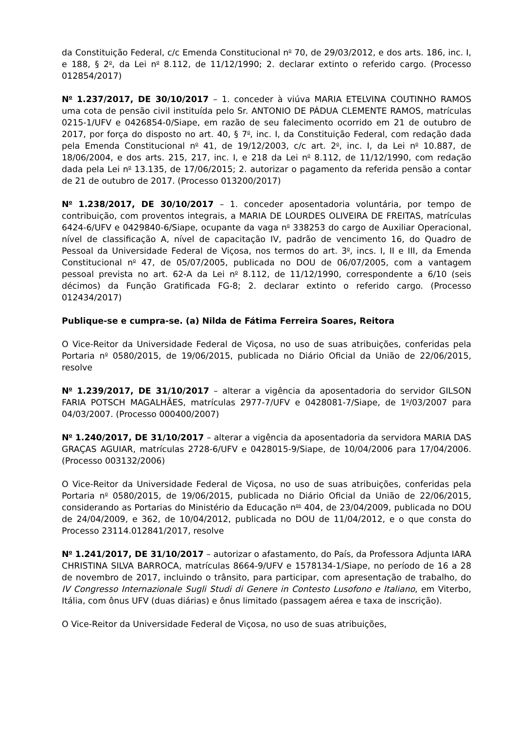da Constituição Federal, c/c Emenda Constitucional n<sup>o</sup> 70, de 29/03/2012, e dos arts. 186, inc. I, e 188, § 2<sup>o</sup>, da Lei n<sup>o</sup> 8.112, de 11/12/1990; 2. declarar extinto o referido cargo. (Processo 012854/2017)
N<sup>o</sup> 1.237/2017, DE 30/10/2017 – 1. conceder à viúva MARIA ETELVINA COUTINHO RAMOS uma cota de pensão civil instituída pelo Sr. ANTONIO DE PÁDUA CLEMENTE RAMOS, matrículas 0215-1/UFV e 0426854-0/Siape, em razão de seu falecimento ocorrido em 21 de outubro de 2017, por força do disposto no art. 40, § 7<sup>o</sup>, inc. I, da Constituição Federal, com redação dada pela Emenda Constitucional n<sup>o</sup> 41, de 19/12/2003, c/c art. 2<sup>o</sup>, inc. I, da Lei n<sup>o</sup> 10.887, de 18/06/2004, e dos arts. 215, 217, inc. I, e 218 da Lei n<sup>o</sup> 8.112, de 11/12/1990, com redação dada pela Lei n<sup>o</sup> 13.135, de 17/06/2015; 2. autorizar o pagamento da referida pensão a contar de 21 de outubro de 2017. (Processo 013200/2017)
N<sup>o</sup> 1.238/2017, DE 30/10/2017 – 1. conceder aposentadoria voluntária, por tempo de contribuição, com proventos integrais, a MARIA DE LOURDES OLIVEIRA DE FREITAS, matrículas 6424-6/UFV e 0429840-6/Siape, ocupante da vaga n<sup>o</sup> 338253 do cargo de Auxiliar Operacional, nível de classificação A, nível de capacitação IV, padrão de vencimento 16, do Quadro de Pessoal da Universidade Federal de Viçosa, nos termos do art. 3<sup>o</sup>, incs. I, II e III, da Emenda Constitucional n<sup>o</sup> 47, de 05/07/2005, publicada no DOU de 06/07/2005, com a vantagem pessoal prevista no art. 62-A da Lei n<sup>o</sup> 8.112, de 11/12/1990, correspondente a 6/10 (seis décimos) da Função Gratificada FG-8; 2. declarar extinto o referido cargo. (Processo 012434/2017)
Publique-se e cumpra-se. (a) Nilda de Fátima Ferreira Soares, Reitora
O Vice-Reitor da Universidade Federal de Viçosa, no uso de suas atribuições, conferidas pela Portaria n<sup>o</sup> 0580/2015, de 19/06/2015, publicada no Diário Oficial da União de 22/06/2015, resolve
N<sup>o</sup> 1.239/2017, DE 31/10/2017 – alterar a vigência da aposentadoria do servidor GILSON FARIA POTSCH MAGALHÃES, matrículas 2977-7/UFV e 0428081-7/Siape, de 1<sup>o</sup>/03/2007 para 04/03/2007. (Processo 000400/2007)
N<sup>o</sup> 1.240/2017, DE 31/10/2017 – alterar a vigência da aposentadoria da servidora MARIA DAS GRAÇAS AGUIAR, matrículas 2728-6/UFV e 0428015-9/Siape, de 10/04/2006 para 17/04/2006. (Processo 003132/2006)
O Vice-Reitor da Universidade Federal de Viçosa, no uso de suas atribuições, conferidas pela Portaria n<sup>o</sup> 0580/2015, de 19/06/2015, publicada no Diário Oficial da União de 22/06/2015, considerando as Portarias do Ministério da Educação n<sup>os</sup> 404, de 23/04/2009, publicada no DOU de 24/04/2009, e 362, de 10/04/2012, publicada no DOU de 11/04/2012, e o que consta do Processo 23114.012841/2017, resolve
N<sup>o</sup> 1.241/2017, DE 31/10/2017 – autorizar o afastamento, do País, da Professora Adjunta IARA CHRISTINA SILVA BARROCA, matrículas 8664-9/UFV e 1578134-1/Siape, no período de 16 a 28 de novembro de 2017, incluindo o trânsito, para participar, com apresentação de trabalho, do IV Congresso Internazionale Sugli Studi di Genere in Contesto Lusofono e Italiano, em Viterbo, Itália, com ônus UFV (duas diárias) e ônus limitado (passagem aérea e taxa de inscrição).
O Vice-Reitor da Universidade Federal de Viçosa, no uso de suas atribuições,